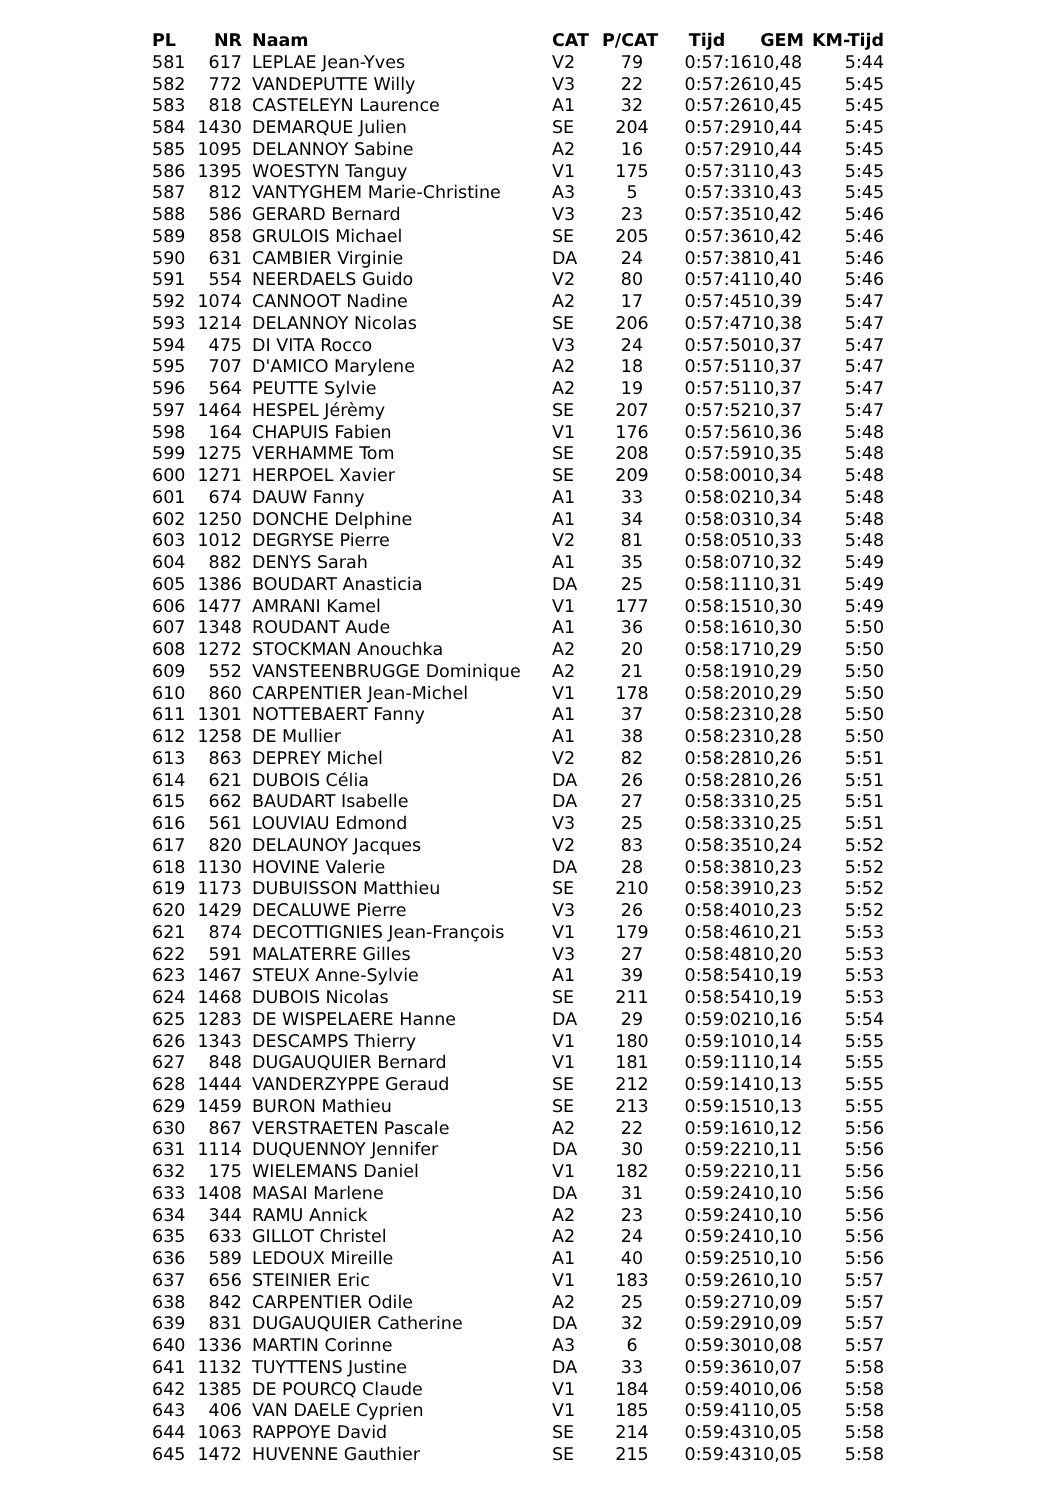| PL | NR | Naam | CAT | P/CAT | Tijd | GEM | KM-Tijd |
| --- | --- | --- | --- | --- | --- | --- | --- |
| 581 | 617 | LEPLAE Jean-Yves | V2 | 79 | 0:57:16 | 10,48 | 5:44 |
| 582 | 772 | VANDEPUTTE Willy | V3 | 22 | 0:57:26 | 10,45 | 5:45 |
| 583 | 818 | CASTELEYN Laurence | A1 | 32 | 0:57:26 | 10,45 | 5:45 |
| 584 | 1430 | DEMARQUE Julien | SE | 204 | 0:57:29 | 10,44 | 5:45 |
| 585 | 1095 | DELANNOY Sabine | A2 | 16 | 0:57:29 | 10,44 | 5:45 |
| 586 | 1395 | WOESTYN Tanguy | V1 | 175 | 0:57:31 | 10,43 | 5:45 |
| 587 | 812 | VANTYGHEM Marie-Christine | A3 | 5 | 0:57:33 | 10,43 | 5:45 |
| 588 | 586 | GERARD Bernard | V3 | 23 | 0:57:35 | 10,42 | 5:46 |
| 589 | 858 | GRULOIS Michael | SE | 205 | 0:57:36 | 10,42 | 5:46 |
| 590 | 631 | CAMBIER Virginie | DA | 24 | 0:57:38 | 10,41 | 5:46 |
| 591 | 554 | NEERDAELS Guido | V2 | 80 | 0:57:41 | 10,40 | 5:46 |
| 592 | 1074 | CANNOOT Nadine | A2 | 17 | 0:57:45 | 10,39 | 5:47 |
| 593 | 1214 | DELANNOY Nicolas | SE | 206 | 0:57:47 | 10,38 | 5:47 |
| 594 | 475 | DI VITA Rocco | V3 | 24 | 0:57:50 | 10,37 | 5:47 |
| 595 | 707 | D'AMICO Marylene | A2 | 18 | 0:57:51 | 10,37 | 5:47 |
| 596 | 564 | PEUTTE Sylvie | A2 | 19 | 0:57:51 | 10,37 | 5:47 |
| 597 | 1464 | HESPEL Jérèmy | SE | 207 | 0:57:52 | 10,37 | 5:47 |
| 598 | 164 | CHAPUIS Fabien | V1 | 176 | 0:57:56 | 10,36 | 5:48 |
| 599 | 1275 | VERHAMME Tom | SE | 208 | 0:57:59 | 10,35 | 5:48 |
| 600 | 1271 | HERPOEL Xavier | SE | 209 | 0:58:00 | 10,34 | 5:48 |
| 601 | 674 | DAUW Fanny | A1 | 33 | 0:58:02 | 10,34 | 5:48 |
| 602 | 1250 | DONCHE Delphine | A1 | 34 | 0:58:03 | 10,34 | 5:48 |
| 603 | 1012 | DEGRYSE Pierre | V2 | 81 | 0:58:05 | 10,33 | 5:48 |
| 604 | 882 | DENYS Sarah | A1 | 35 | 0:58:07 | 10,32 | 5:49 |
| 605 | 1386 | BOUDART Anasticia | DA | 25 | 0:58:11 | 10,31 | 5:49 |
| 606 | 1477 | AMRANI Kamel | V1 | 177 | 0:58:15 | 10,30 | 5:49 |
| 607 | 1348 | ROUDANT Aude | A1 | 36 | 0:58:16 | 10,30 | 5:50 |
| 608 | 1272 | STOCKMAN Anouchka | A2 | 20 | 0:58:17 | 10,29 | 5:50 |
| 609 | 552 | VANSTEENBRUGGE Dominique | A2 | 21 | 0:58:19 | 10,29 | 5:50 |
| 610 | 860 | CARPENTIER Jean-Michel | V1 | 178 | 0:58:20 | 10,29 | 5:50 |
| 611 | 1301 | NOTTEBAERT Fanny | A1 | 37 | 0:58:23 | 10,28 | 5:50 |
| 612 | 1258 | DE Mullier | A1 | 38 | 0:58:23 | 10,28 | 5:50 |
| 613 | 863 | DEPREY Michel | V2 | 82 | 0:58:28 | 10,26 | 5:51 |
| 614 | 621 | DUBOIS Célia | DA | 26 | 0:58:28 | 10,26 | 5:51 |
| 615 | 662 | BAUDART Isabelle | DA | 27 | 0:58:33 | 10,25 | 5:51 |
| 616 | 561 | LOUVIAU Edmond | V3 | 25 | 0:58:33 | 10,25 | 5:51 |
| 617 | 820 | DELAUNOY Jacques | V2 | 83 | 0:58:35 | 10,24 | 5:52 |
| 618 | 1130 | HOVINE Valerie | DA | 28 | 0:58:38 | 10,23 | 5:52 |
| 619 | 1173 | DUBUISSON Matthieu | SE | 210 | 0:58:39 | 10,23 | 5:52 |
| 620 | 1429 | DECALUWE Pierre | V3 | 26 | 0:58:40 | 10,23 | 5:52 |
| 621 | 874 | DECOTTIGNIES Jean-François | V1 | 179 | 0:58:46 | 10,21 | 5:53 |
| 622 | 591 | MALATERRE Gilles | V3 | 27 | 0:58:48 | 10,20 | 5:53 |
| 623 | 1467 | STEUX Anne-Sylvie | A1 | 39 | 0:58:54 | 10,19 | 5:53 |
| 624 | 1468 | DUBOIS Nicolas | SE | 211 | 0:58:54 | 10,19 | 5:53 |
| 625 | 1283 | DE WISPELAERE Hanne | DA | 29 | 0:59:02 | 10,16 | 5:54 |
| 626 | 1343 | DESCAMPS Thierry | V1 | 180 | 0:59:10 | 10,14 | 5:55 |
| 627 | 848 | DUGAUQUIER Bernard | V1 | 181 | 0:59:11 | 10,14 | 5:55 |
| 628 | 1444 | VANDERZYPPE Geraud | SE | 212 | 0:59:14 | 10,13 | 5:55 |
| 629 | 1459 | BURON Mathieu | SE | 213 | 0:59:15 | 10,13 | 5:55 |
| 630 | 867 | VERSTRAETEN Pascale | A2 | 22 | 0:59:16 | 10,12 | 5:56 |
| 631 | 1114 | DUQUENNOY Jennifer | DA | 30 | 0:59:22 | 10,11 | 5:56 |
| 632 | 175 | WIELEMANS Daniel | V1 | 182 | 0:59:22 | 10,11 | 5:56 |
| 633 | 1408 | MASAI Marlene | DA | 31 | 0:59:24 | 10,10 | 5:56 |
| 634 | 344 | RAMU Annick | A2 | 23 | 0:59:24 | 10,10 | 5:56 |
| 635 | 633 | GILLOT Christel | A2 | 24 | 0:59:24 | 10,10 | 5:56 |
| 636 | 589 | LEDOUX Mireille | A1 | 40 | 0:59:25 | 10,10 | 5:56 |
| 637 | 656 | STEINIER Eric | V1 | 183 | 0:59:26 | 10,10 | 5:57 |
| 638 | 842 | CARPENTIER Odile | A2 | 25 | 0:59:27 | 10,09 | 5:57 |
| 639 | 831 | DUGAUQUIER Catherine | DA | 32 | 0:59:29 | 10,09 | 5:57 |
| 640 | 1336 | MARTIN Corinne | A3 | 6 | 0:59:30 | 10,08 | 5:57 |
| 641 | 1132 | TUYTTENS Justine | DA | 33 | 0:59:36 | 10,07 | 5:58 |
| 642 | 1385 | DE POURCQ Claude | V1 | 184 | 0:59:40 | 10,06 | 5:58 |
| 643 | 406 | VAN DAELE Cyprien | V1 | 185 | 0:59:41 | 10,05 | 5:58 |
| 644 | 1063 | RAPPOYE David | SE | 214 | 0:59:43 | 10,05 | 5:58 |
| 645 | 1472 | HUVENNE Gauthier | SE | 215 | 0:59:43 | 10,05 | 5:58 |